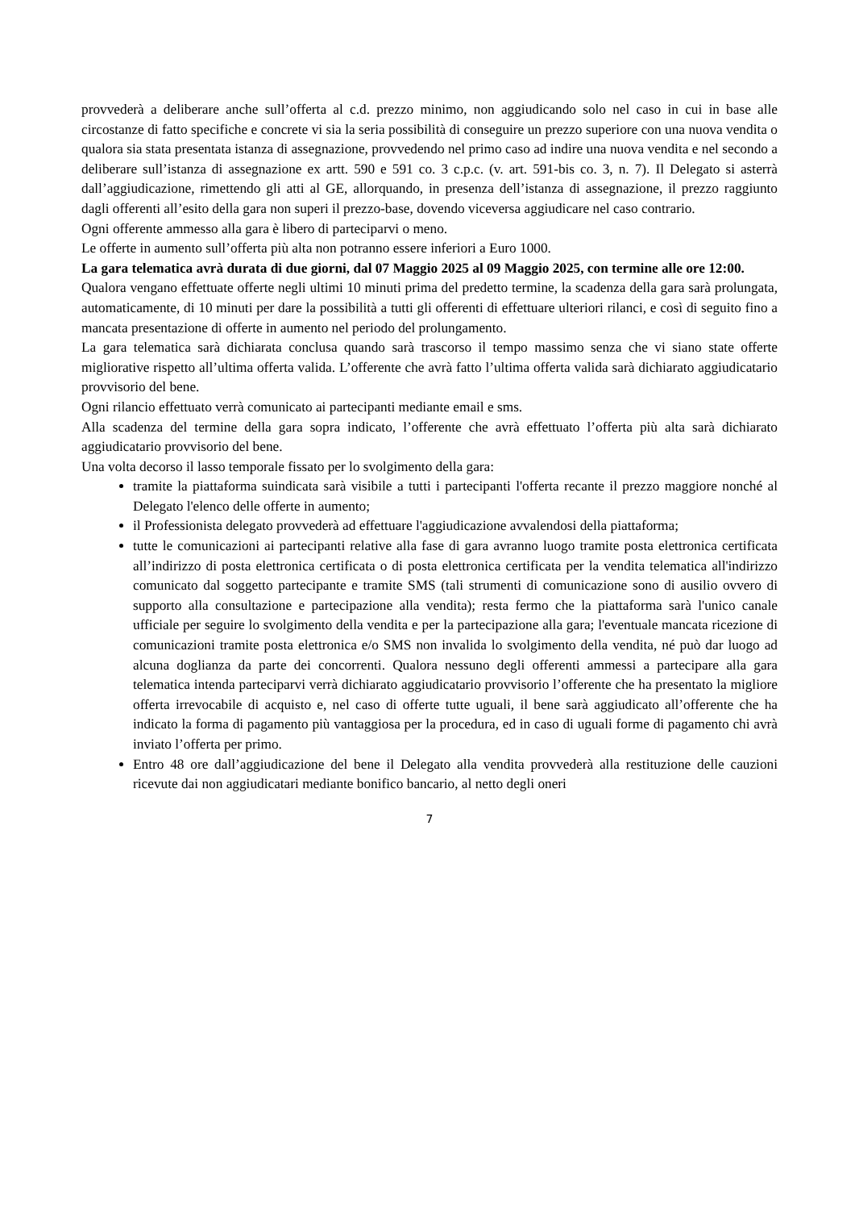provvederà a deliberare anche sull’offerta al c.d. prezzo minimo, non aggiudicando solo nel caso in cui in base alle circostanze di fatto specifiche e concrete vi sia la seria possibilità di conseguire un prezzo superiore con una nuova vendita o qualora sia stata presentata istanza di assegnazione, provvedendo nel primo caso ad indire una nuova vendita e nel secondo a deliberare sull’istanza di assegnazione ex artt. 590 e 591 co. 3 c.p.c. (v. art. 591-bis co. 3, n. 7). Il Delegato si asterrà dall’aggiudicazione, rimettendo gli atti al GE, allorquando, in presenza dell’istanza di assegnazione, il prezzo raggiunto dagli offerenti all’esito della gara non superi il prezzo-base, dovendo viceversa aggiudicare nel caso contrario.
Ogni offerente ammesso alla gara è libero di parteciparvi o meno.
Le offerte in aumento sull’offerta più alta non potranno essere inferiori a Euro 1000.
La gara telematica avrà durata di due giorni, dal 07 Maggio 2025 al 09 Maggio 2025, con termine alle ore 12:00.
Qualora vengano effettuate offerte negli ultimi 10 minuti prima del predetto termine, la scadenza della gara sarà prolungata, automaticamente, di 10 minuti per dare la possibilità a tutti gli offerenti di effettuare ulteriori rilanci, e così di seguito fino a mancata presentazione di offerte in aumento nel periodo del prolungamento.
La gara telematica sarà dichiarata conclusa quando sarà trascorso il tempo massimo senza che vi siano state offerte migliorative rispetto all’ultima offerta valida. L’offerente che avrà fatto l’ultima offerta valida sarà dichiarato aggiudicatario provvisorio del bene.
Ogni rilancio effettuato verrà comunicato ai partecipanti mediante email e sms.
Alla scadenza del termine della gara sopra indicato, l’offerente che avrà effettuato l’offerta più alta sarà dichiarato aggiudicatario provvisorio del bene.
Una volta decorso il lasso temporale fissato per lo svolgimento della gara:
tramite la piattaforma suindicata sarà visibile a tutti i partecipanti l'offerta recante il prezzo maggiore nonché al Delegato l'elenco delle offerte in aumento;
il Professionista delegato provvederà ad effettuare l'aggiudicazione avvalendosi della piattaforma;
tutte le comunicazioni ai partecipanti relative alla fase di gara avranno luogo tramite posta elettronica certificata all’indirizzo di posta elettronica certificata o di posta elettronica certificata per la vendita telematica all'indirizzo comunicato dal soggetto partecipante e tramite SMS (tali strumenti di comunicazione sono di ausilio ovvero di supporto alla consultazione e partecipazione alla vendita); resta fermo che la piattaforma sarà l'unico canale ufficiale per seguire lo svolgimento della vendita e per la partecipazione alla gara; l'eventuale mancata ricezione di comunicazioni tramite posta elettronica e/o SMS non invalida lo svolgimento della vendita, né può dar luogo ad alcuna doglianza da parte dei concorrenti. Qualora nessuno degli offerenti ammessi a partecipare alla gara telematica intenda parteciparvi verrà dichiarato aggiudicatario provvisorio l’offerente che ha presentato la migliore offerta irrevocabile di acquisto e, nel caso di offerte tutte uguali, il bene sarà aggiudicato all’offerente che ha indicato la forma di pagamento più vantaggiosa per la procedura, ed in caso di uguali forme di pagamento chi avrà inviato l’offerta per primo.
Entro 48 ore dall’aggiudicazione del bene il Delegato alla vendita provvederà alla restituzione delle cauzioni ricevute dai non aggiudicatari mediante bonifico bancario, al netto degli oneri
7